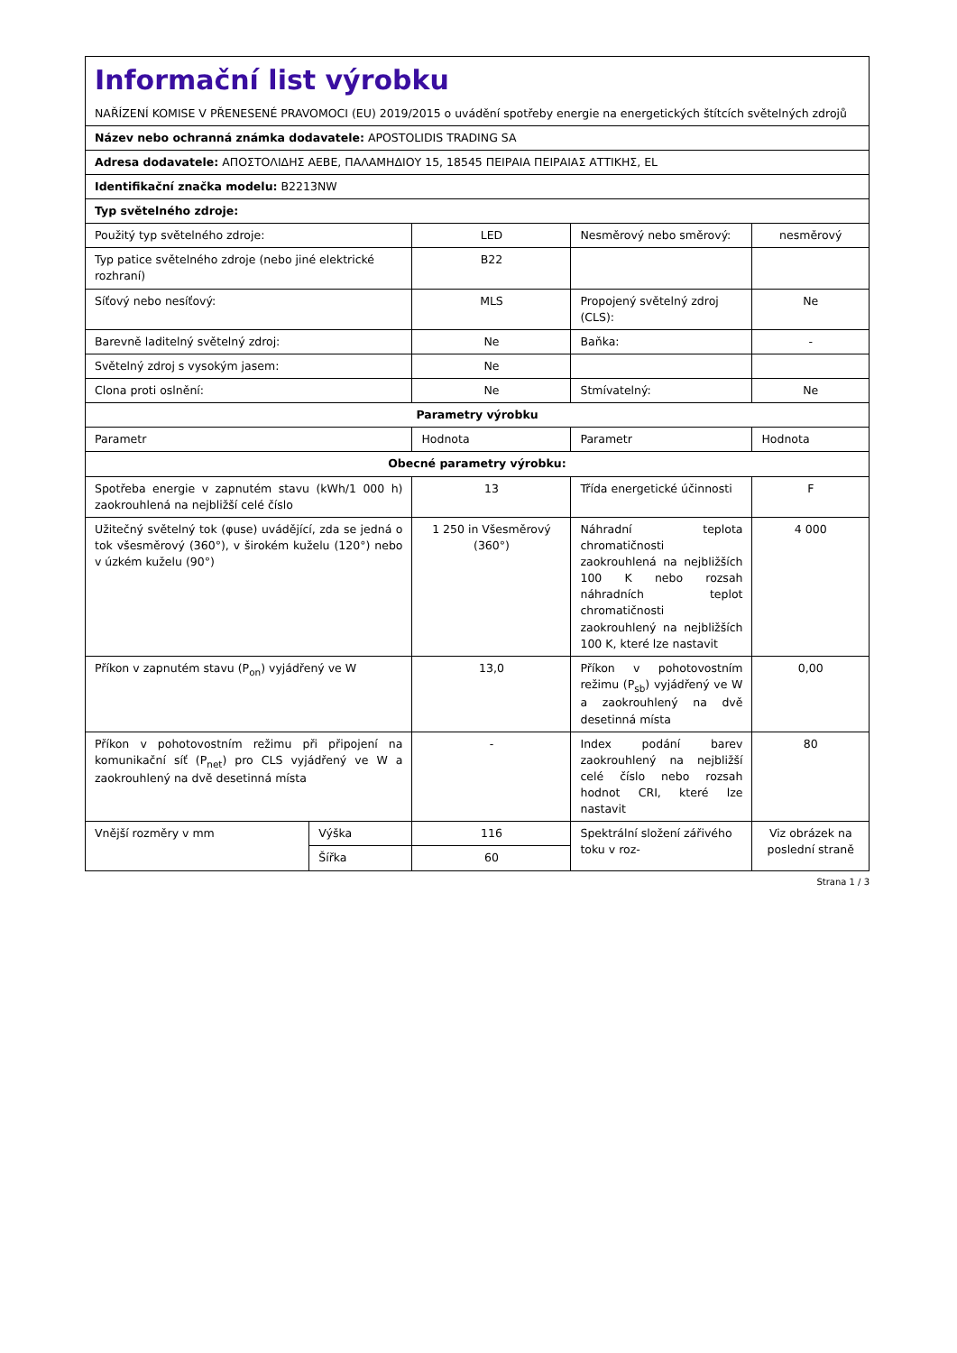| Informační list výrobku NAŘÍZENÍ KOMISE V PŘENESENÉ PRAVOMOCI (EU) 2019/2015 o uvádění spotřeby energie na energetických štítcích světelných zdrojů | | | | |
| Název nebo ochranná známka dodavatele: APOSTOLIDIS TRADING SA | | | | |
| Adresa dodavatele: ΑΠΟΣΤΟΛΙΔΗΣ ΑΕΒΕ, ΠΑΛΑΜΗΔΙΟΥ 15, 18545 ΠΕΙΡΑΙΑ ΠΕΙΡΑΙΑΣ ΑΤΤΙΚΗΣ, EL | | | | |
| Identifikační značka modelu: B2213NW | | | | |
| Typ světelného zdroje: | | | | |
| Použitý typ světelného zdroje: | | LED | Nesměrový nebo směrový: | nesměrový |
| Typ patice světelného zdroje (nebo jiné elektrické rozhraní) | | B22 | | |
| Síťový nebo nesíťový: | | MLS | Propojený světelný zdroj (CLS): | Ne |
| Barevně laditelný světelný zdroj: | | Ne | Baňka: | - |
| Světelný zdroj s vysokým jasem: | | Ne | | |
| Clona proti oslnění: | | Ne | Stmívatelný: | Ne |
| Parametry výrobku | | | | |
| Parametr | | Hodnota | Parametr | Hodnota |
| Obecné parametry výrobku: | | | | |
| Spotřeba energie v zapnutém stavu (kWh/1 000 h) zaokrouhlená na nejbližší celé číslo | | 13 | Třída energetické účinnosti | F |
| Užitečný světelný tok (φuse) uvádějící, zda se jedná o tok všesměrový (360°), v širokém kuželu (120°) nebo v úzkém kuželu (90°) | | 1 250 in Všesměrový (360°) | Náhradní teplota chromatičnosti zaokrouhlená na nejbližších 100 K nebo rozsah náhradních teplot chromatičnosti zaokrouhlený na nejbližších 100 K, které lze nastavit | 4 000 |
| Příkon v zapnutém stavu (P<sub>on</sub>) vyjádřený ve W | | 13,0 | Příkon v pohotovostním režimu (P<sub>sb</sub>) vyjádřený ve W a zaokrouhlený na dvě desetinná místa | 0,00 |
| Příkon v pohotovostním režimu při připojení na komunikační síť (P<sub>net</sub>) pro CLS vyjádřený ve W a zaokrouhlený na dvě desetinná místa | | - | Index podání barev zaokrouhlený na nejbližší celé číslo nebo rozsah hodnot CRI, které lze nastavit | 80 |
| Vnější rozměry v mm | Výška | 116 | Spektrální složení zářivého toku v roz- | Viz obrázek na poslední straně |
| | Šířka | 60 | | |
Strana 1 / 3